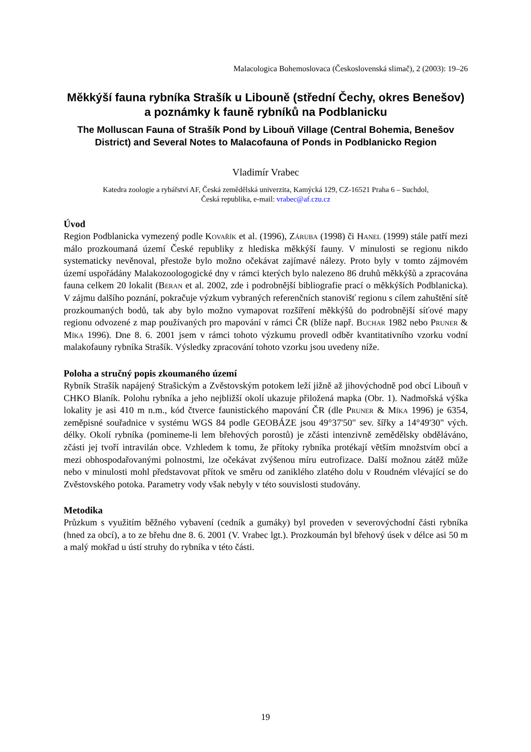Malacologica Bohemoslovaca (Československá slimač), 2 (2003): 19–26
Měkkýší fauna rybníka Strašík u Libouně (střední Čechy, okres Benešov) a poznámky k fauně rybníků na Podblanicku
The Molluscan Fauna of Strašík Pond by Libouň Village (Central Bohemia, Benešov District) and Several Notes to Malacofauna of Ponds in Podblanicko Region
Vladimír Vrabec
Katedra zoologie a rybářství AF, Česká zemědělská univerzita, Kamýcká 129, CZ-16521 Praha 6 – Suchdol,
Česká republika, e-mail: vrabec@af.czu.cz
Úvod
Region Podblanicka vymezený podle Kovařík et al. (1996), Záruba (1998) či Hanel (1999) stále patří mezi málo prozkoumaná území České republiky z hlediska měkkýší fauny. V minulosti se regionu nikdo systematicky nevěnoval, přestože bylo možno očekávat zajímavé nálezy. Proto byly v tomto zájmovém území uspořádány Malakozoologogické dny v rámci kterých bylo nalezeno 86 druhů měkkýšů a zpracována fauna celkem 20 lokalit (Beran et al. 2002, zde i podrobnější bibliografie prací o měkkýších Podblanicka). V zájmu dalšího poznání, pokračuje výzkum vybraných referenčních stanovišť regionu s cílem zahuštění sítě prozkoumaných bodů, tak aby bylo možno vymapovat rozšíření měkkýšů do podrobnější síťové mapy regionu odvozené z map používaných pro mapování v rámci ČR (blíže např. Buchar 1982 nebo Pruner & Míka 1996). Dne 8. 6. 2001 jsem v rámci tohoto výzkumu provedl odběr kvantitativního vzorku vodní malakofauny rybníka Strašík. Výsledky zpracování tohoto vzorku jsou uvedeny níže.
Poloha a stručný popis zkoumaného území
Rybník Strašík napájený Strašickým a Zvěstovským potokem leží jižně až jihovýchodně pod obcí Libouň v CHKO Blaník. Polohu rybníka a jeho nejbližší okolí ukazuje přiložená mapka (Obr. 1). Nadmořská výška lokality je asi 410 m n.m., kód čtverce faunistického mapování ČR (dle Pruner & Míka 1996) je 6354, zeměpisné souřadnice v systému WGS 84 podle GEOBÁZE jsou 49°37'50" sev. šířky a 14°49'30" vých. délky. Okolí rybníka (pomineme-li lem břehových porostů) je zčásti intenzivně zemědělsky obděláváno, zčásti jej tvoří intravilán obce. Vzhledem k tomu, že přítoky rybníka protékají větším množstvím obcí a mezi obhospodařovanými polnostmi, lze očekávat zvýšenou míru eutrofizace. Další možnou zátěž může nebo v minulosti mohl představovat přítok ve směru od zaniklého zlatého dolu v Roudném vlévající se do Zvěstovského potoka. Parametry vody však nebyly v této souvislosti studovány.
Metodika
Průzkum s využitím běžného vybavení (cedník a gumáky) byl proveden v severovýchodní části rybníka (hned za obcí), a to ze břehu dne 8. 6. 2001 (V. Vrabec lgt.). Prozkoumán byl břehový úsek v délce asi 50 m a malý mokřad u ústí struhy do rybníka v této části.
19